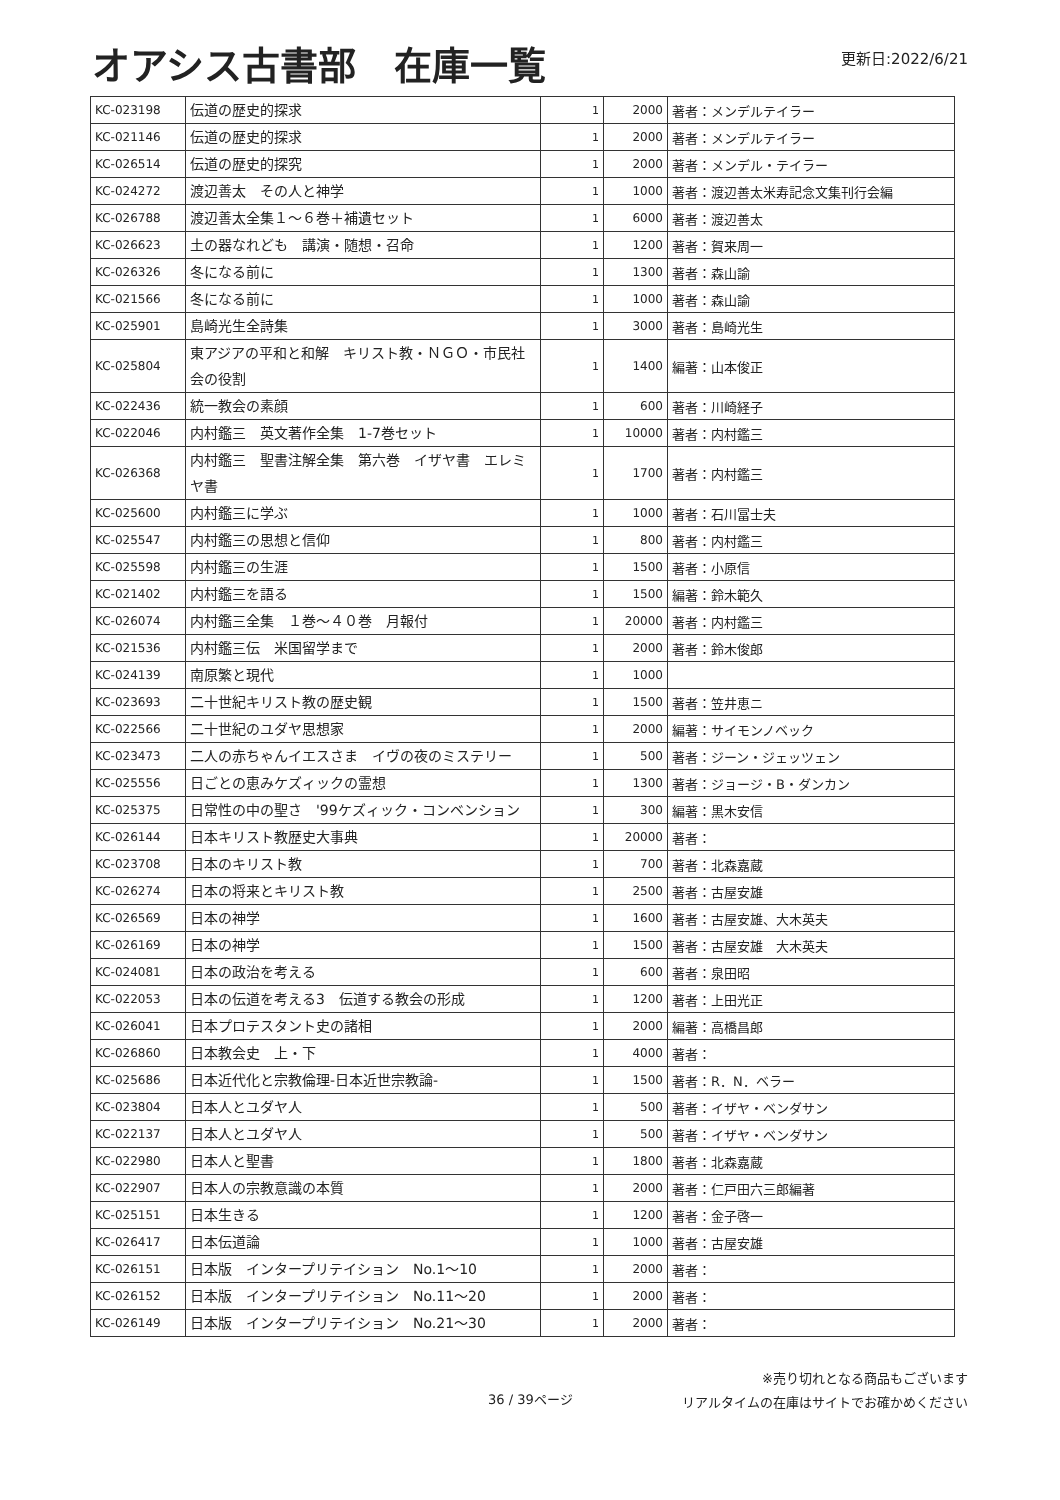オアシス古書部　在庫一覧
更新日:2022/6/21
| KC-023198 | 伝道の歴史的探求 | 1 | 2000 | 著者：メンデルテイラー |
| KC-021146 | 伝道の歴史的探求 | 1 | 2000 | 著者：メンデルテイラー |
| KC-026514 | 伝道の歴史的探究 | 1 | 2000 | 著者：メンデル・テイラー |
| KC-024272 | 渡辺善太 その人と神学 | 1 | 1000 | 著者：渡辺善太米寿記念文集刊行会編 |
| KC-026788 | 渡辺善太全集１～６巻＋補遺セット | 1 | 6000 | 著者：渡辺善太 |
| KC-026623 | 土の器なれども 講演・随想・召命 | 1 | 1200 | 著者：賀来周一 |
| KC-026326 | 冬になる前に | 1 | 1300 | 著者：森山諭 |
| KC-021566 | 冬になる前に | 1 | 1000 | 著者：森山諭 |
| KC-025901 | 島崎光生全詩集 | 1 | 3000 | 著者：島崎光生 |
| KC-025804 | 東アジアの平和と和解 キリスト教・ＮＧＯ・市民社会の役割 | 1 | 1400 | 編著：山本俊正 |
| KC-022436 | 統一教会の素顔 | 1 | 600 | 著者：川崎経子 |
| KC-022046 | 内村鑑三 英文著作全集 1-7巻セット | 1 | 10000 | 著者：内村鑑三 |
| KC-026368 | 内村鑑三 聖書注解全集 第六巻 イザヤ書 エレミヤ書 | 1 | 1700 | 著者：内村鑑三 |
| KC-025600 | 内村鑑三に学ぶ | 1 | 1000 | 著者：石川冨士夫 |
| KC-025547 | 内村鑑三の思想と信仰 | 1 | 800 | 著者：内村鑑三 |
| KC-025598 | 内村鑑三の生涯 | 1 | 1500 | 著者：小原信 |
| KC-021402 | 内村鑑三を語る | 1 | 1500 | 編著：鈴木範久 |
| KC-026074 | 内村鑑三全集 １巻～４０巻 月報付 | 1 | 20000 | 著者：内村鑑三 |
| KC-021536 | 内村鑑三伝 米国留学まで | 1 | 2000 | 著者：鈴木俊郎 |
| KC-024139 | 南原繁と現代 | 1 | 1000 | |
| KC-023693 | 二十世紀キリスト教の歴史観 | 1 | 1500 | 著者：笠井恵ニ |
| KC-022566 | 二十世紀のユダヤ思想家 | 1 | 2000 | 編著：サイモンノベック |
| KC-023473 | 二人の赤ちゃんイエスさま イヴの夜のミステリー | 1 | 500 | 著者：ジーン・ジェッツェン |
| KC-025556 | 日ごとの恵みケズィックの霊想 | 1 | 1300 | 著者：ジョージ・B・ダンカン |
| KC-025375 | 日常性の中の聖さ '99ケズィック・コンベンション | 1 | 300 | 編著：黒木安信 |
| KC-026144 | 日本キリスト教歴史大事典 | 1 | 20000 | 著者： |
| KC-023708 | 日本のキリスト教 | 1 | 700 | 著者：北森嘉蔵 |
| KC-026274 | 日本の将来とキリスト教 | 1 | 2500 | 著者：古屋安雄 |
| KC-026569 | 日本の神学 | 1 | 1600 | 著者：古屋安雄、大木英夫 |
| KC-026169 | 日本の神学 | 1 | 1500 | 著者：古屋安雄 大木英夫 |
| KC-024081 | 日本の政治を考える | 1 | 600 | 著者：泉田昭 |
| KC-022053 | 日本の伝道を考える3 伝道する教会の形成 | 1 | 1200 | 著者：上田光正 |
| KC-026041 | 日本プロテスタント史の諸相 | 1 | 2000 | 編著：高橋昌郎 |
| KC-026860 | 日本教会史 上・下 | 1 | 4000 | 著者： |
| KC-025686 | 日本近代化と宗教倫理-日本近世宗教論- | 1 | 1500 | 著者：R．N．ベラー |
| KC-023804 | 日本人とユダヤ人 | 1 | 500 | 著者：イザヤ・ベンダサン |
| KC-022137 | 日本人とユダヤ人 | 1 | 500 | 著者：イザヤ・ベンダサン |
| KC-022980 | 日本人と聖書 | 1 | 1800 | 著者：北森嘉蔵 |
| KC-022907 | 日本人の宗教意識の本質 | 1 | 2000 | 著者：仁戸田六三郎編著 |
| KC-025151 | 日本生きる | 1 | 1200 | 著者：金子啓一 |
| KC-026417 | 日本伝道論 | 1 | 1000 | 著者：古屋安雄 |
| KC-026151 | 日本版 インタープリテイション No.1～10 | 1 | 2000 | 著者： |
| KC-026152 | 日本版 インタープリテイション No.11～20 | 1 | 2000 | 著者： |
| KC-026149 | 日本版 インタープリテイション No.21～30 | 1 | 2000 | 著者： |
36 / 39ページ
※売り切れとなる商品もございます
リアルタイムの在庫はサイトでお確かめください